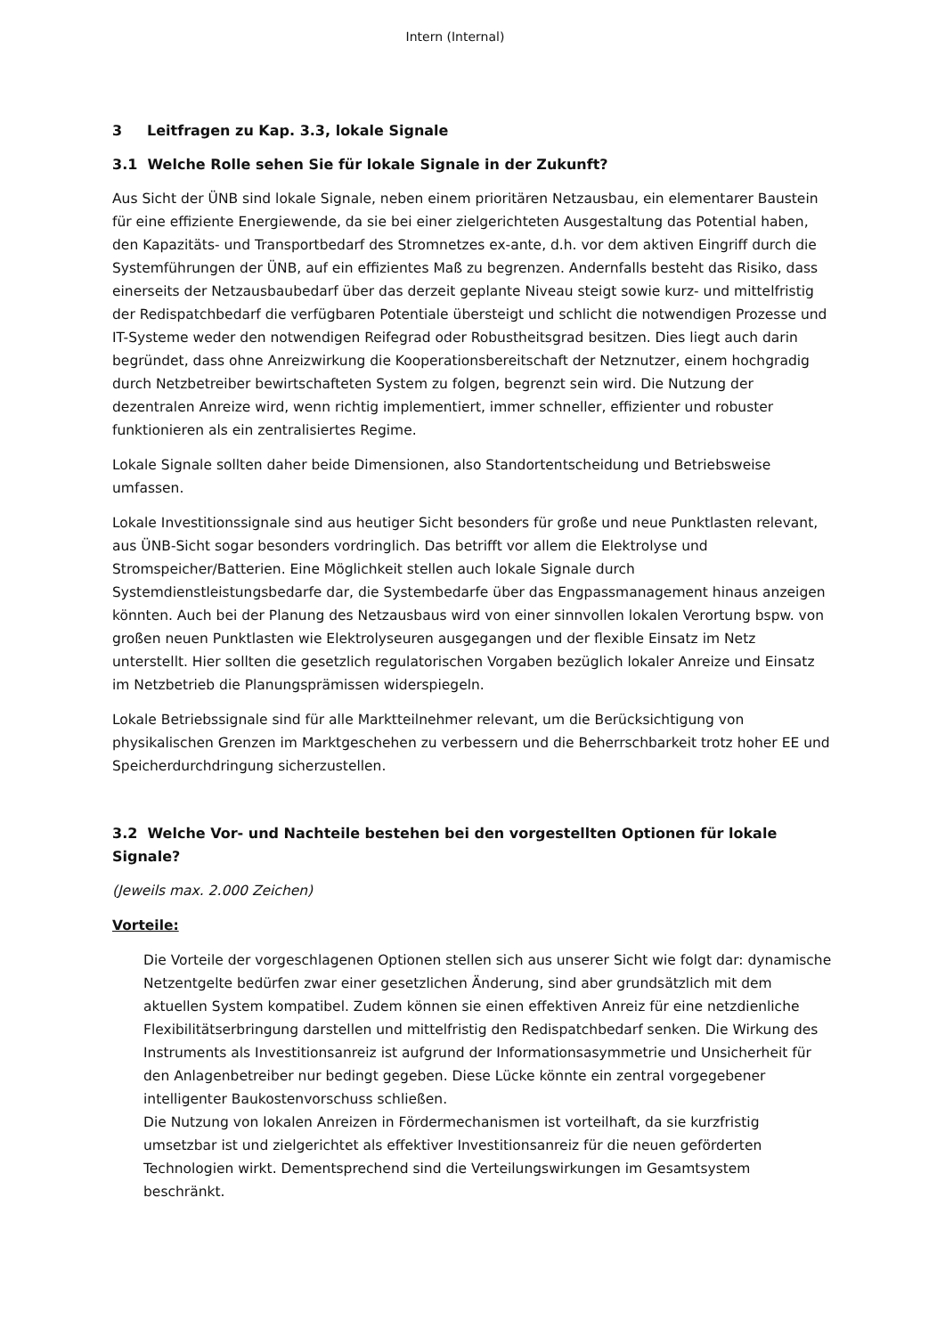Intern (Internal)
3 Leitfragen zu Kap. 3.3, lokale Signale
3.1 Welche Rolle sehen Sie für lokale Signale in der Zukunft?
Aus Sicht der ÜNB sind lokale Signale, neben einem prioritären Netzausbau, ein elementarer Baustein für eine effiziente Energiewende, da sie bei einer zielgerichteten Ausgestaltung das Potential haben, den Kapazitäts- und Transportbedarf des Stromnetzes ex-ante, d.h. vor dem aktiven Eingriff durch die Systemführungen der ÜNB, auf ein effizientes Maß zu begrenzen. Andernfalls besteht das Risiko, dass einerseits der Netzausbaubedarf über das derzeit geplante Niveau steigt sowie kurz- und mittelfristig der Redispatchbedarf die verfügbaren Potentiale übersteigt und schlicht die notwendigen Prozesse und IT-Systeme weder den notwendigen Reifegrad oder Robustheitsgrad besitzen. Dies liegt auch darin begründet, dass ohne Anreizwirkung die Kooperationsbereitschaft der Netznutzer, einem hochgradig durch Netzbetreiber bewirtschafteten System zu folgen, begrenzt sein wird. Die Nutzung der dezentralen Anreize wird, wenn richtig implementiert, immer schneller, effizienter und robuster funktionieren als ein zentralisiertes Regime.
Lokale Signale sollten daher beide Dimensionen, also Standortentscheidung und Betriebsweise umfassen.
Lokale Investitionssignale sind aus heutiger Sicht besonders für große und neue Punktlasten relevant, aus ÜNB-Sicht sogar besonders vordringlich. Das betrifft vor allem die Elektrolyse und Stromspeicher/Batterien. Eine Möglichkeit stellen auch lokale Signale durch Systemdienstleistungsbedarfe dar, die Systembedarfe über das Engpassmanagement hinaus anzeigen könnten. Auch bei der Planung des Netzausbaus wird von einer sinnvollen lokalen Verortung bspw. von großen neuen Punktlasten wie Elektrolyseuren ausgegangen und der flexible Einsatz im Netz unterstellt. Hier sollten die gesetzlich regulatorischen Vorgaben bezüglich lokaler Anreize und Einsatz im Netzbetrieb die Planungsprämissen widerspiegeln.
Lokale Betriebssignale sind für alle Marktteilnehmer relevant, um die Berücksichtigung von physikalischen Grenzen im Marktgeschehen zu verbessern und die Beherrschbarkeit trotz hoher EE und Speicherdurchdringung sicherzustellen.
3.2 Welche Vor- und Nachteile bestehen bei den vorgestellten Optionen für lokale Signale?
(Jeweils max. 2.000 Zeichen)
Vorteile:
Die Vorteile der vorgeschlagenen Optionen stellen sich aus unserer Sicht wie folgt dar: dynamische Netzentgelte bedürfen zwar einer gesetzlichen Änderung, sind aber grundsätzlich mit dem aktuellen System kompatibel. Zudem können sie einen effektiven Anreiz für eine netzdienliche Flexibilitätserbringung darstellen und mittelfristig den Redispatchbedarf senken. Die Wirkung des Instruments als Investitionsanreiz ist aufgrund der Informationsasymmetrie und Unsicherheit für den Anlagenbetreiber nur bedingt gegeben. Diese Lücke könnte ein zentral vorgegebener intelligenter Baukostenvorschuss schließen.
Die Nutzung von lokalen Anreizen in Fördermechanismen ist vorteilhaft, da sie kurzfristig umsetzbar ist und zielgerichtet als effektiver Investitionsanreiz für die neuen geförderten Technologien wirkt. Dementsprechend sind die Verteilungswirkungen im Gesamtsystem beschränkt.